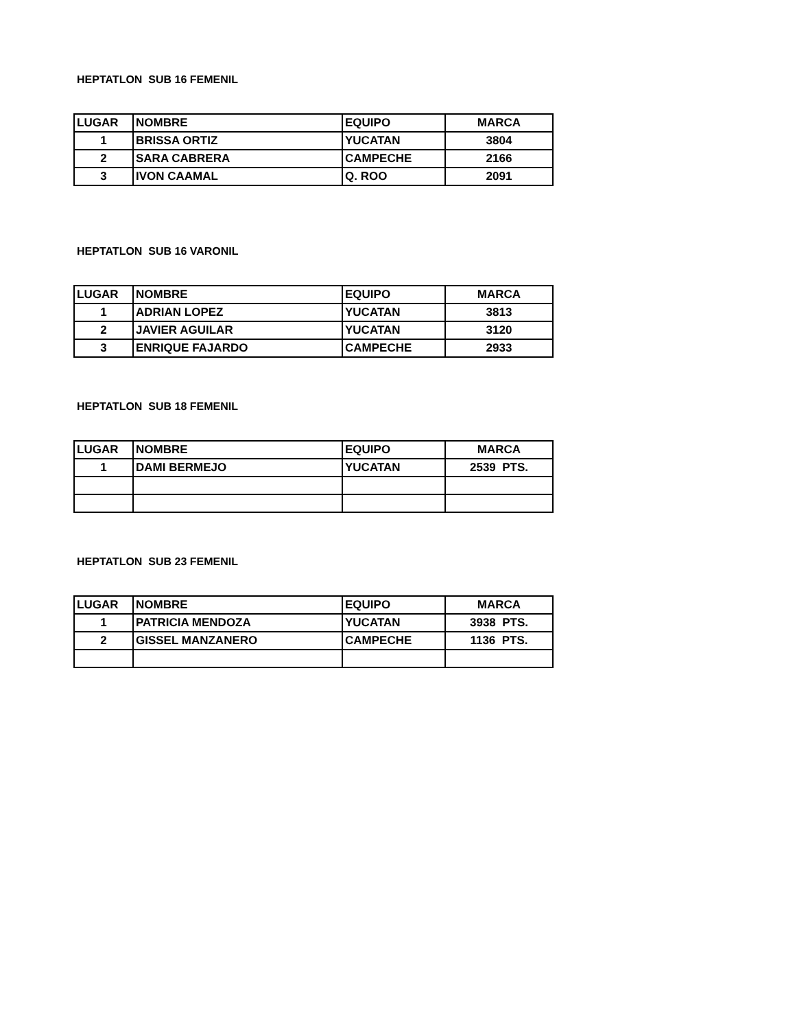HEPTATLON SUB 16 FEMENIL
| LUGAR | NOMBRE | EQUIPO | MARCA |
| --- | --- | --- | --- |
| 1 | BRISSA ORTIZ | YUCATAN | 3804 |
| 2 | SARA CABRERA | CAMPECHE | 2166 |
| 3 | IVON CAAMAL | Q. ROO | 2091 |
HEPTATLON SUB 16 VARONIL
| LUGAR | NOMBRE | EQUIPO | MARCA |
| --- | --- | --- | --- |
| 1 | ADRIAN LOPEZ | YUCATAN | 3813 |
| 2 | JAVIER AGUILAR | YUCATAN | 3120 |
| 3 | ENRIQUE FAJARDO | CAMPECHE | 2933 |
HEPTATLON SUB 18 FEMENIL
| LUGAR | NOMBRE | EQUIPO | MARCA |
| --- | --- | --- | --- |
| 1 | DAMI BERMEJO | YUCATAN | 2539 PTS. |
HEPTATLON SUB 23 FEMENIL
| LUGAR | NOMBRE | EQUIPO | MARCA |
| --- | --- | --- | --- |
| 1 | PATRICIA MENDOZA | YUCATAN | 3938 PTS. |
| 2 | GISSEL MANZANERO | CAMPECHE | 1136 PTS. |